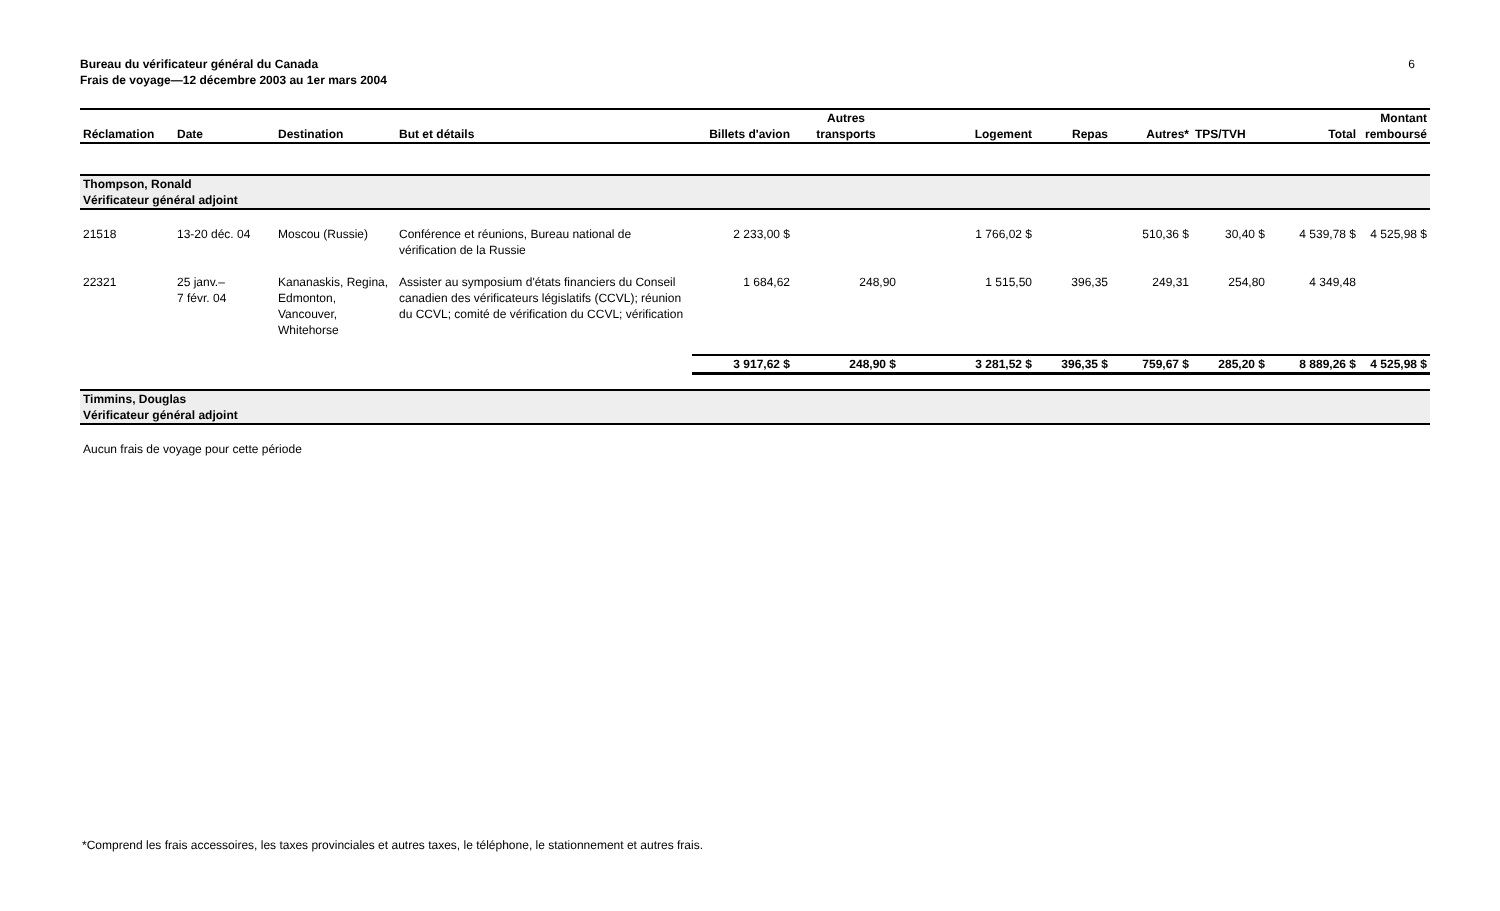Bureau du vérificateur général du Canada
Frais de voyage—12 décembre 2003 au 1er mars 2004
6
| Réclamation | Date | Destination | But et détails | Billets d'avion | Autres transports | Logement | Repas | Autres* | TPS/TVH | Total | Montant remboursé |
| --- | --- | --- | --- | --- | --- | --- | --- | --- | --- | --- | --- |
| Thompson, Ronald Vérificateur général adjoint | | | | | | | | | | | |
| 21518 | 13-20 déc. 04 | Moscou (Russie) | Conférence et réunions, Bureau national de vérification de la Russie | 2 233,00 $ | | 1 766,02 $ | | 510,36 $ | 30,40 $ | 4 539,78 $ | 4 525,98 $ |
| 22321 | 25 janv.– 7 févr. 04 | Kananaskis, Regina, Edmonton, Vancouver, Whitehorse | Assister au symposium d'états financiers du Conseil canadien des vérificateurs législatifs (CCVL); réunion du CCVL; comité de vérification du CCVL; vérification | 1 684,62 | 248,90 | 1 515,50 | 396,35 | 249,31 | 254,80 | 4 349,48 | |
| | | | | 3 917,62 $ | 248,90 $ | 3 281,52 $ | 396,35 $ | 759,67 $ | 285,20 $ | 8 889,26 $ | 4 525,98 $ |
| Timmins, Douglas Vérificateur général adjoint | | | | | | | | | | | |
| Aucun frais de voyage pour cette période | | | | | | | | | | | |
*Comprend les frais accessoires, les taxes provinciales et autres taxes, le téléphone, le stationnement et autres frais.